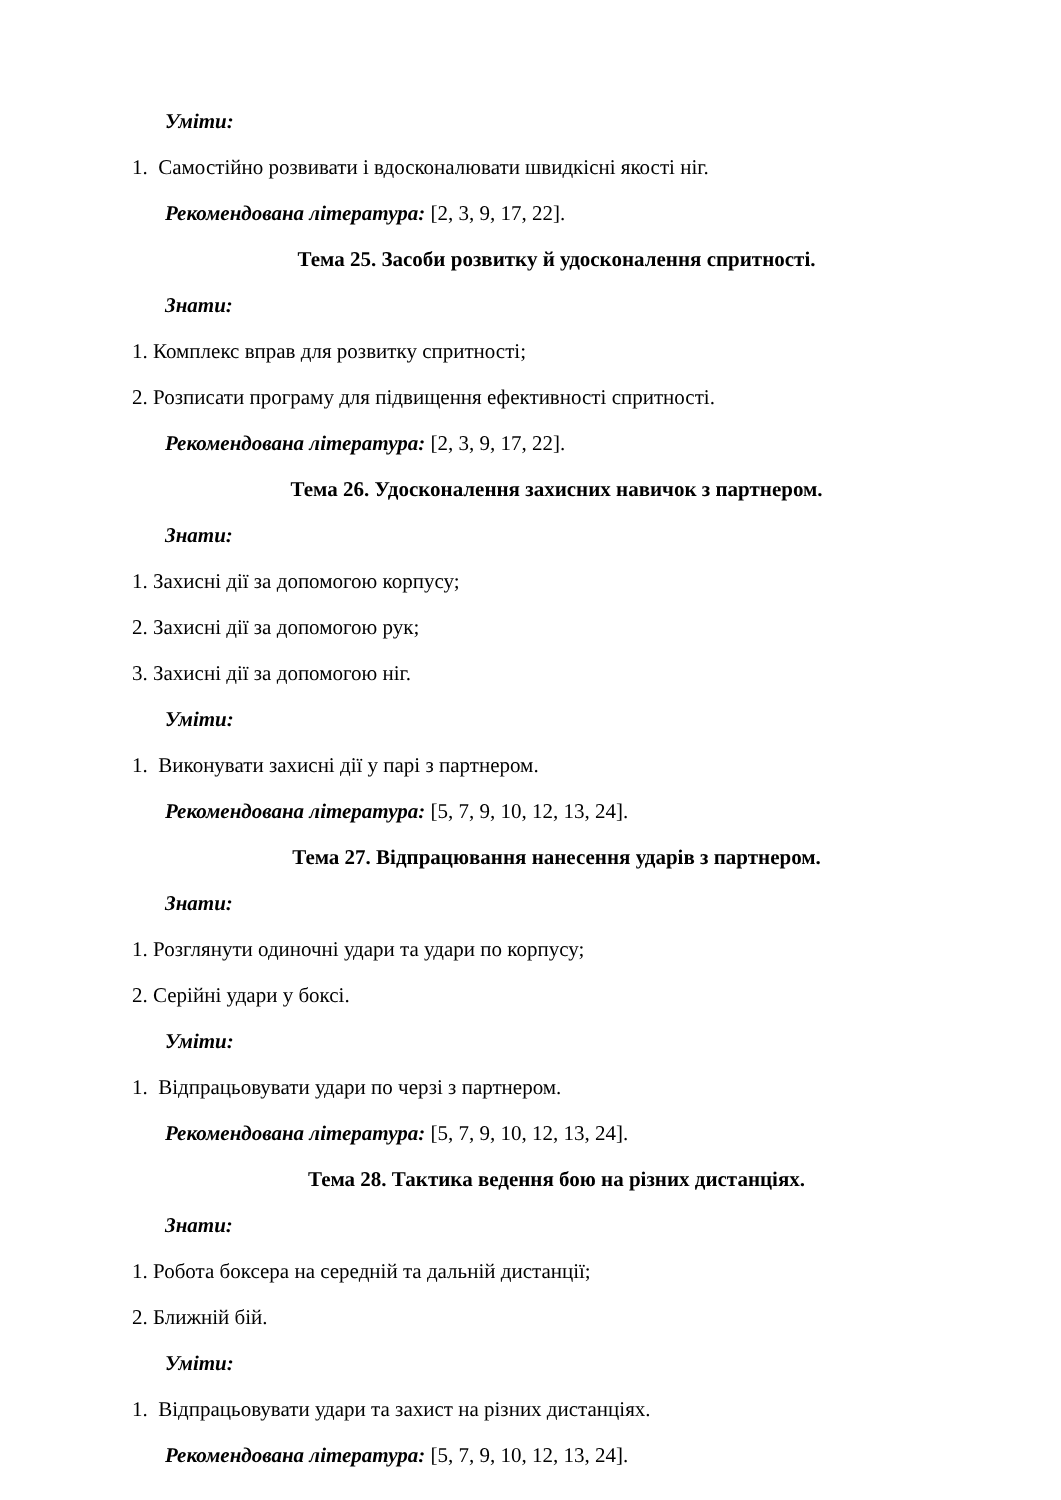Уміти:
1. Самостійно розвивати і вдосконалювати швидкісні якості ніг.
Рекомендована література: [2, 3, 9, 17, 22].
Тема 25. Засоби розвитку й удосконалення спритності.
Знати:
1. Комплекс вправ для розвитку спритності;
2. Розписати програму для підвищення ефективності спритності.
Рекомендована література: [2, 3, 9, 17, 22].
Тема 26. Удосконалення захисних навичок з партнером.
Знати:
1. Захисні дії за допомогою корпусу;
2. Захисні дії за допомогою рук;
3. Захисні дії за допомогою ніг.
Уміти:
1. Виконувати захисні дії у парі з партнером.
Рекомендована література: [5, 7, 9, 10, 12, 13, 24].
Тема 27. Відпрацювання нанесення ударів з партнером.
Знати:
1. Розглянути одиночні удари та удари по корпусу;
2. Серійні удари у боксі.
Уміти:
1. Відпрацьовувати удари по черзі з партнером.
Рекомендована література: [5, 7, 9, 10, 12, 13, 24].
Тема 28. Тактика ведення бою на різних дистанціях.
Знати:
1. Робота боксера на середній та дальній дистанції;
2. Ближній бій.
Уміти:
1. Відпрацьовувати удари та захист на різних дистанціях.
Рекомендована література: [5, 7, 9, 10, 12, 13, 24].